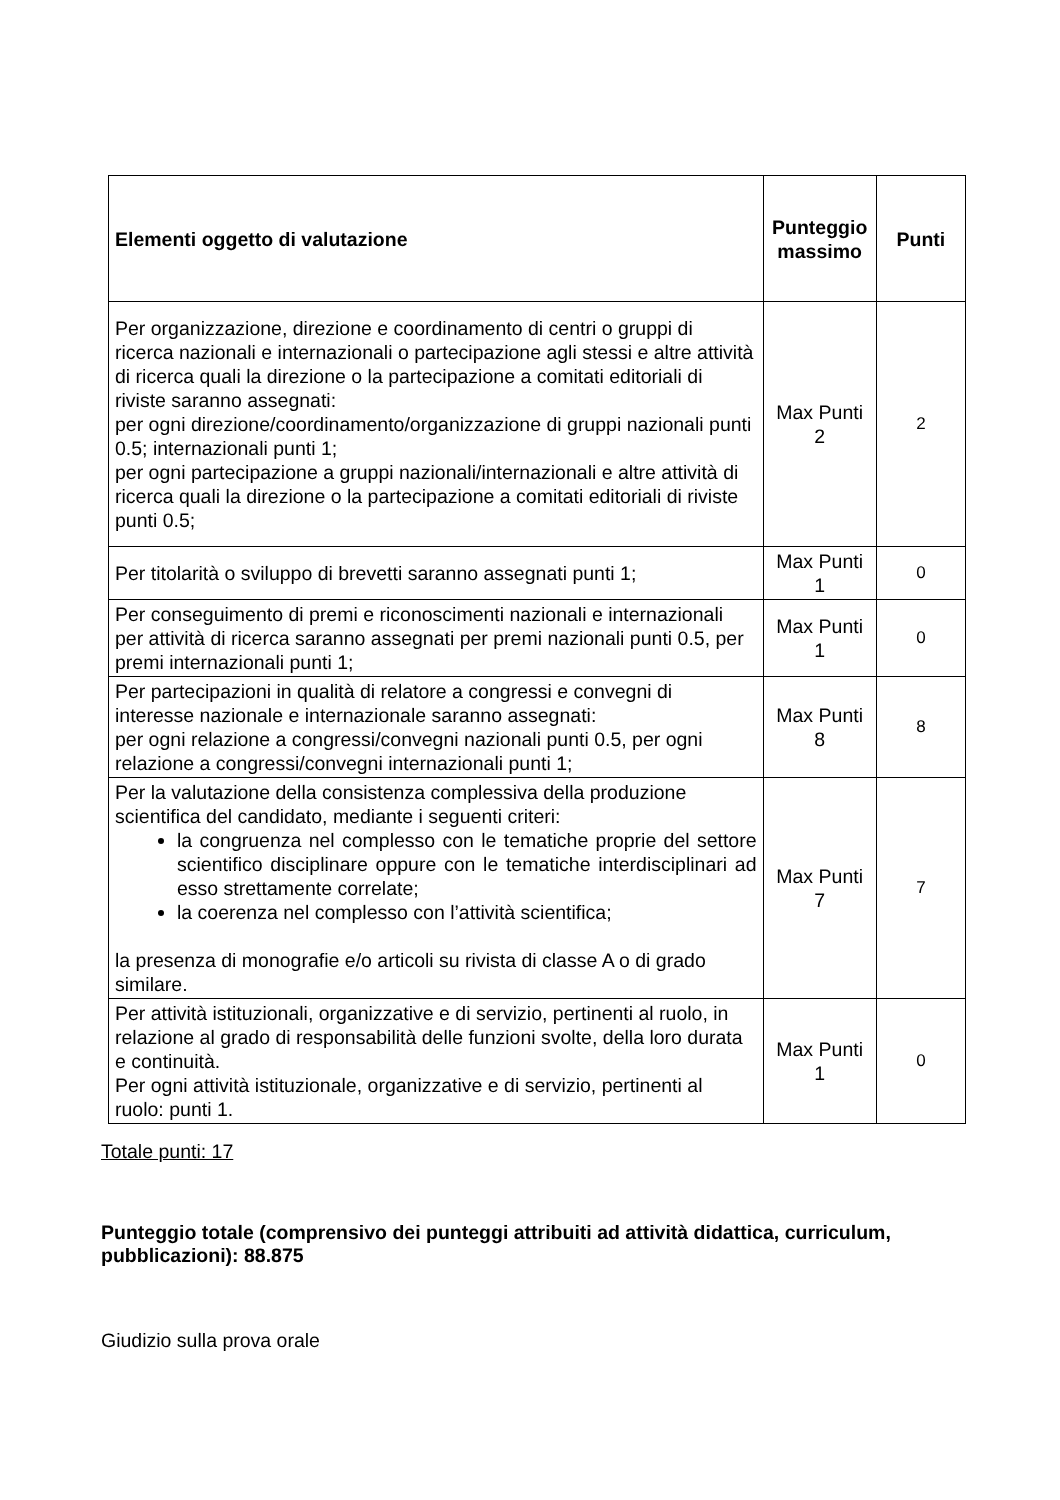| Elementi oggetto di valutazione | Punteggio massimo | Punti |
| --- | --- | --- |
| Per organizzazione, direzione e coordinamento di centri o gruppi di ricerca nazionali e internazionali o partecipazione agli stessi e altre attività di ricerca quali la direzione o la partecipazione a comitati editoriali di riviste saranno assegnati: per ogni direzione/coordinamento/organizzazione di gruppi nazionali punti 0.5; internazionali punti 1; per ogni partecipazione a gruppi nazionali/internazionali e altre attività di ricerca quali la direzione o la partecipazione a comitati editoriali di riviste punti 0.5; | Max Punti 2 | 2 |
| Per titolarità o sviluppo di brevetti saranno assegnati punti 1; | Max Punti 1 | 0 |
| Per conseguimento di premi e riconoscimenti nazionali e internazionali per attività di ricerca saranno assegnati per premi nazionali punti 0.5, per premi internazionali punti 1; | Max Punti 1 | 0 |
| Per partecipazioni in qualità di relatore a congressi e convegni di interesse nazionale e internazionale saranno assegnati: per ogni relazione a congressi/convegni nazionali punti 0.5, per ogni relazione a congressi/convegni internazionali punti 1; | Max Punti 8 | 8 |
| Per la valutazione della consistenza complessiva della produzione scientifica del candidato, mediante i seguenti criteri: la congruenza nel complesso con le tematiche proprie del settore scientifico disciplinare oppure con le tematiche interdisciplinari ad esso strettamente correlate; la coerenza nel complesso con l’attività scientifica; la presenza di monografie e/o articoli su rivista di classe A o di grado similare. | Max Punti 7 | 7 |
| Per attività istituzionali, organizzative e di servizio, pertinenti al ruolo, in relazione al grado di responsabilità delle funzioni svolte, della loro durata e continuità. Per ogni attività istituzionale, organizzative e di servizio, pertinenti al ruolo: punti 1. | Max Punti 1 | 0 |
Totale punti: 17
Punteggio totale (comprensivo dei punteggi attribuiti ad attività didattica, curriculum, pubblicazioni): 88.875
Giudizio sulla prova orale